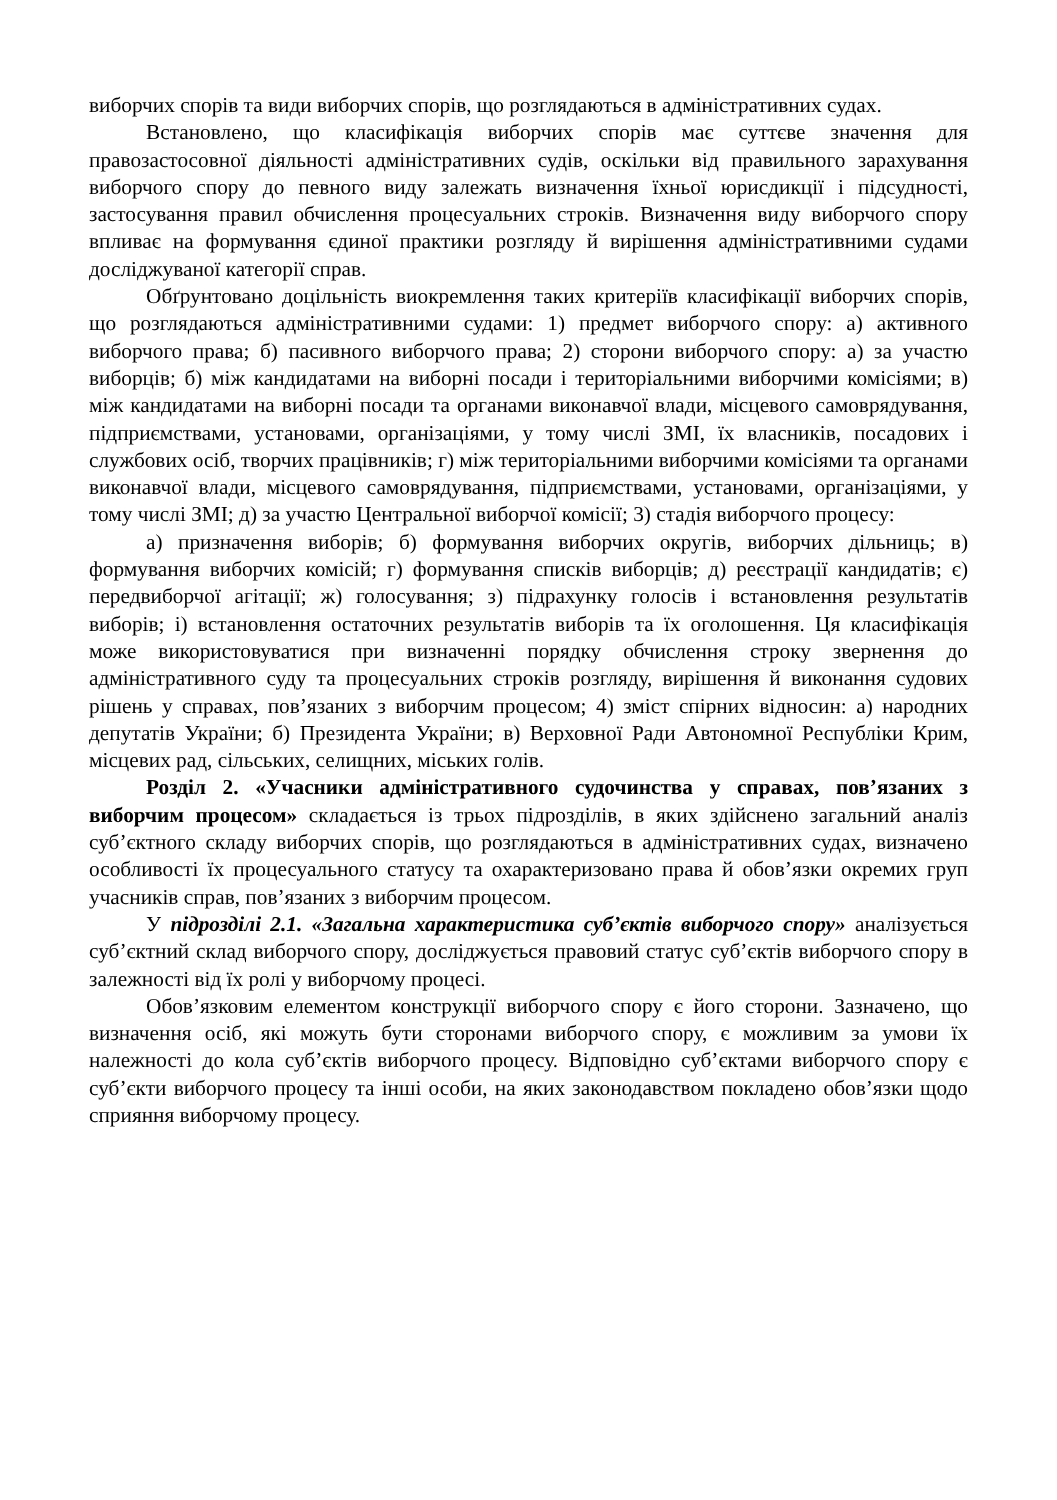виборчих спорів та види виборчих спорів, що розглядаються в адміністративних судах.
Встановлено, що класифікація виборчих спорів має суттєве значення для правозастосовної діяльності адміністративних судів, оскільки від правильного зарахування виборчого спору до певного виду залежать визначення їхньої юрисдикції і підсудності, застосування правил обчислення процесуальних строків. Визначення виду виборчого спору впливає на формування єдиної практики розгляду й вирішення адміністративними судами досліджуваної категорії справ.
Обґрунтовано доцільність виокремлення таких критеріїв класифікації виборчих спорів, що розглядаються адміністративними судами: 1) предмет виборчого спору: а) активного виборчого права; б) пасивного виборчого права; 2) сторони виборчого спору: а) за участю виборців; б) між кандидатами на виборні посади і територіальними виборчими комісіями; в) між кандидатами на виборні посади та органами виконавчої влади, місцевого самоврядування, підприємствами, установами, організаціями, у тому числі ЗМІ, їх власників, посадових і службових осіб, творчих працівників; г) між територіальними виборчими комісіями та органами виконавчої влади, місцевого самоврядування, підприємствами, установами, організаціями, у тому числі ЗМІ; д) за участю Центральної виборчої комісії; 3) стадія виборчого процесу:
а) призначення виборів; б) формування виборчих округів, виборчих дільниць; в) формування виборчих комісій; г) формування списків виборців; д) реєстрації кандидатів; є) передвиборчої агітації; ж) голосування; з) підрахунку голосів і встановлення результатів виборів; і) встановлення остаточних результатів виборів та їх оголошення. Ця класифікація може використовуватися при визначенні порядку обчислення строку звернення до адміністративного суду та процесуальних строків розгляду, вирішення й виконання судових рішень у справах, пов’язаних з виборчим процесом; 4) зміст спірних відносин: а) народних депутатів України; б) Президента України; в) Верховної Ради Автономної Республіки Крим, місцевих рад, сільських, селищних, міських голів.
Розділ 2. «Учасники адміністративного судочинства у справах, пов’язаних з виборчим процесом» складається із трьох підрозділів, в яких здійснено загальний аналіз суб’єктного складу виборчих спорів, що розглядаються в адміністративних судах, визначено особливості їх процесуального статусу та охарактеризовано права й обов’язки окремих груп учасників справ, пов’язаних з виборчим процесом.
У підрозділі 2.1. «Загальна характеристика суб’єктів виборчого спору» аналізується суб’єктний склад виборчого спору, досліджується правовий статус суб’єктів виборчого спору в залежності від їх ролі у виборчому процесі.
Обов’язковим елементом конструкції виборчого спору є його сторони. Зазначено, що визначення осіб, які можуть бути сторонами виборчого спору, є можливим за умови їх належності до кола суб’єктів виборчого процесу. Відповідно суб’єктами виборчого спору є суб’єкти виборчого процесу та інші особи, на яких законодавством покладено обов’язки щодо сприяння виборчому процесу.